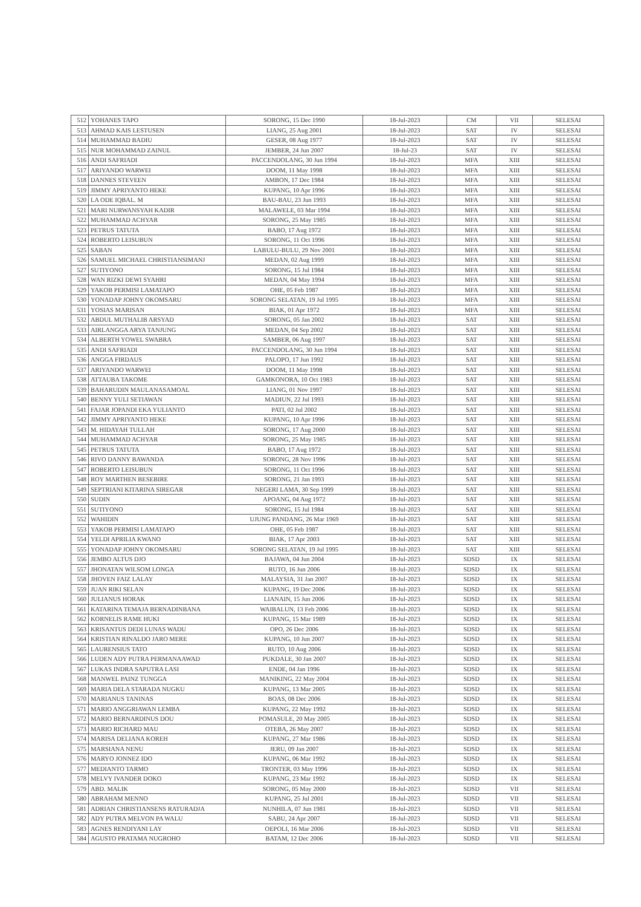| 512 | YOHANES TAPO | SORONG, 15 Dec 1990 | 18-Jul-2023 | CM | VII | SELESAI |
| 513 | AHMAD KAIS LESTUSEN | LIANG, 25 Aug 2001 | 18-Jul-2023 | SAT | IV | SELESAI |
| 514 | MUHAMMAD BADIU | GESER, 08 Aug 1977 | 18-Jul-2023 | SAT | IV | SELESAI |
| 515 | NUR MOHAMMAD ZAINUL | JEMBER, 24 Jun 2007 | 18-Jul-23 | SAT | IV | SELESAI |
| 516 | ANDI SAFRIADI | PACCENDOLANG, 30 Jun 1994 | 18-Jul-2023 | MFA | XIII | SELESAI |
| 517 | ARIYANDO WARWEI | DOOM, 11 May 1998 | 18-Jul-2023 | MFA | XIII | SELESAI |
| 518 | DANNES STEVEEN | AMBON, 17 Dec 1984 | 18-Jul-2023 | MFA | XIII | SELESAI |
| 519 | JIMMY APRIYANTO HEKE | KUPANG, 10 Apr 1996 | 18-Jul-2023 | MFA | XIII | SELESAI |
| 520 | LA ODE IQBAL. M | BAU-BAU, 23 Jun 1993 | 18-Jul-2023 | MFA | XIII | SELESAI |
| 521 | MARI NURWANSYAH KADIR | MALAWELE, 03 Mar 1994 | 18-Jul-2023 | MFA | XIII | SELESAI |
| 522 | MUHAMMAD ACHYAR | SORONG, 25 May 1985 | 18-Jul-2023 | MFA | XIII | SELESAI |
| 523 | PETRUS TATUTA | BABO, 17 Aug 1972 | 18-Jul-2023 | MFA | XIII | SELESAI |
| 524 | ROBERTO LEISUBUN | SORONG, 11 Oct 1996 | 18-Jul-2023 | MFA | XIII | SELESAI |
| 525 | SABAN | LABULU-BULU, 29 Nov 2001 | 18-Jul-2023 | MFA | XIII | SELESAI |
| 526 | SAMUEL MICHAEL CHRISTIANSIMANJ | MEDAN, 02 Aug 1999 | 18-Jul-2023 | MFA | XIII | SELESAI |
| 527 | SUTIYONO | SORONG, 15 Jul 1984 | 18-Jul-2023 | MFA | XIII | SELESAI |
| 528 | WAN RIZKI DEWI SYAHRI | MEDAN, 04 May 1994 | 18-Jul-2023 | MFA | XIII | SELESAI |
| 529 | YAKOB PERMISI LAMATAPO | OHE, 05 Feb 1987 | 18-Jul-2023 | MFA | XIII | SELESAI |
| 530 | YONADAP JOHNY OKOMSARU | SORONG SELATAN, 19 Jul 1995 | 18-Jul-2023 | MFA | XIII | SELESAI |
| 531 | YOSIAS MARISAN | BIAK, 01 Apr 1972 | 18-Jul-2023 | MFA | XIII | SELESAI |
| 532 | ABDUL MUTHALIB ARSYAD | SORONG, 05 Jan 2002 | 18-Jul-2023 | SAT | XIII | SELESAI |
| 533 | AIRLANGGA ARYA TANJUNG | MEDAN, 04 Sep 2002 | 18-Jul-2023 | SAT | XIII | SELESAI |
| 534 | ALBERTH YOWEL SWABRA | SAMBER, 06 Aug 1997 | 18-Jul-2023 | SAT | XIII | SELESAI |
| 535 | ANDI SAFRIADI | PACCENDOLANG, 30 Jun 1994 | 18-Jul-2023 | SAT | XIII | SELESAI |
| 536 | ANGGA FIRDAUS | PALOPO, 17 Jun 1992 | 18-Jul-2023 | SAT | XIII | SELESAI |
| 537 | ARIYANDO WARWEI | DOOM, 11 May 1998 | 18-Jul-2023 | SAT | XIII | SELESAI |
| 538 | ATTAUBA TAKOME | GAMKONORA, 10 Oct 1983 | 18-Jul-2023 | SAT | XIII | SELESAI |
| 539 | BAHARUDIN MAULANASAMOAL | LIANG, 01 Nov 1997 | 18-Jul-2023 | SAT | XIII | SELESAI |
| 540 | BENNY YULI SETIAWAN | MADIUN, 22 Jul 1993 | 18-Jul-2023 | SAT | XIII | SELESAI |
| 541 | FAJAR JOPANDI EKA YULIANTO | PATI, 02 Jul 2002 | 18-Jul-2023 | SAT | XIII | SELESAI |
| 542 | JIMMY APRIYANTO HEKE | KUPANG, 10 Apr 1996 | 18-Jul-2023 | SAT | XIII | SELESAI |
| 543 | M. HIDAYAH TULLAH | SORONG, 17 Aug 2000 | 18-Jul-2023 | SAT | XIII | SELESAI |
| 544 | MUHAMMAD ACHYAR | SORONG, 25 May 1985 | 18-Jul-2023 | SAT | XIII | SELESAI |
| 545 | PETRUS TATUTA | BABO, 17 Aug 1972 | 18-Jul-2023 | SAT | XIII | SELESAI |
| 546 | RIVO DANNY BAWANDA | SORONG, 28 Nov 1996 | 18-Jul-2023 | SAT | XIII | SELESAI |
| 547 | ROBERTO LEISUBUN | SORONG, 11 Oct 1996 | 18-Jul-2023 | SAT | XIII | SELESAI |
| 548 | ROY MARTHEN BESEBIRE | SORONG, 21 Jan 1993 | 18-Jul-2023 | SAT | XIII | SELESAI |
| 549 | SEPTRIANI KITARINA SIREGAR | NEGERI LAMA, 30 Sep 1999 | 18-Jul-2023 | SAT | XIII | SELESAI |
| 550 | SUDIN | APOANG, 04 Aug 1972 | 18-Jul-2023 | SAT | XIII | SELESAI |
| 551 | SUTIYONO | SORONG, 15 Jul 1984 | 18-Jul-2023 | SAT | XIII | SELESAI |
| 552 | WAHIDIN | UJUNG PANDANG, 26 Mar 1969 | 18-Jul-2023 | SAT | XIII | SELESAI |
| 553 | YAKOB PERMISI LAMATAPO | OHE, 05 Feb 1987 | 18-Jul-2023 | SAT | XIII | SELESAI |
| 554 | YELDI APRILIA KWANO | BIAK, 17 Apr 2003 | 18-Jul-2023 | SAT | XIII | SELESAI |
| 555 | YONADAP JOHNY OKOMSARU | SORONG SELATAN, 19 Jul 1995 | 18-Jul-2023 | SAT | XIII | SELESAI |
| 556 | JEMBO ALTUS DJO | BAJAWA, 04 Jun 2004 | 18-Jul-2023 | SDSD | IX | SELESAI |
| 557 | JHONATAN WILSOM LONGA | RUTO, 16 Jun 2006 | 18-Jul-2023 | SDSD | IX | SELESAI |
| 558 | JHOVEN FAIZ LALAY | MALAYSIA, 31 Jan 2007 | 18-Jul-2023 | SDSD | IX | SELESAI |
| 559 | JUAN RIKI SELAN | KUPANG, 19 Dec 2006 | 18-Jul-2023 | SDSD | IX | SELESAI |
| 560 | JULIANUS HORAK | LIANAIN, 15 Jun 2006 | 18-Jul-2023 | SDSD | IX | SELESAI |
| 561 | KATARINA TEMAJA BERNADINBANA | WAIBALUN, 13 Feb 2006 | 18-Jul-2023 | SDSD | IX | SELESAI |
| 562 | KORNELIS RAME HUKI | KUPANG, 15 Mar 1989 | 18-Jul-2023 | SDSD | IX | SELESAI |
| 563 | KRISANTUS DEDI LUNAS WADU | OPO, 26 Dec 2006 | 18-Jul-2023 | SDSD | IX | SELESAI |
| 564 | KRISTIAN RINALDO JARO MERE | KUPANG, 10 Jun 2007 | 18-Jul-2023 | SDSD | IX | SELESAI |
| 565 | LAURENSIUS TATO | RUTO, 10 Aug 2006 | 18-Jul-2023 | SDSD | IX | SELESAI |
| 566 | LUDEN ADY PUTRA PERMANAAWAD | PUKDALE, 30 Jan 2007 | 18-Jul-2023 | SDSD | IX | SELESAI |
| 567 | LUKAS INDRA SAPUTRA LASI | ENDE, 04 Jan 1996 | 18-Jul-2023 | SDSD | IX | SELESAI |
| 568 | MANWEL PAINZ TUNGGA | MANIKING, 22 May 2004 | 18-Jul-2023 | SDSD | IX | SELESAI |
| 569 | MARIA DELA STARADA NUGKU | KUPANG, 13 Mar 2005 | 18-Jul-2023 | SDSD | IX | SELESAI |
| 570 | MARIANUS TANINAS | BOAS, 08 Dec 2006 | 18-Jul-2023 | SDSD | IX | SELESAI |
| 571 | MARIO ANGGRIAWAN LEMBA | KUPANG, 22 May 1992 | 18-Jul-2023 | SDSD | IX | SELESAI |
| 572 | MARIO BERNARDINUS DOU | POMASULE, 20 May 2005 | 18-Jul-2023 | SDSD | IX | SELESAI |
| 573 | MARIO RICHARD MAU | OTEBA, 26 May 2007 | 18-Jul-2023 | SDSD | IX | SELESAI |
| 574 | MARISA DELIANA KOREH | KUPANG, 27 Mar 1986 | 18-Jul-2023 | SDSD | IX | SELESAI |
| 575 | MARSIANA NENU | JERU, 09 Jan 2007 | 18-Jul-2023 | SDSD | IX | SELESAI |
| 576 | MARYO JONNEZ IDO | KUPANG, 06 Mar 1992 | 18-Jul-2023 | SDSD | IX | SELESAI |
| 577 | MEDIANTO TARMO | TRONTER, 03 May 1996 | 18-Jul-2023 | SDSD | IX | SELESAI |
| 578 | MELVY IVANDER DOKO | KUPANG, 23 Mar 1992 | 18-Jul-2023 | SDSD | IX | SELESAI |
| 579 | ABD. MALIK | SORONG, 05 May 2000 | 18-Jul-2023 | SDSD | VII | SELESAI |
| 580 | ABRAHAM MENNO | KUPANG, 25 Jul 2001 | 18-Jul-2023 | SDSD | VII | SELESAI |
| 581 | ADRIAN CHRISTIANSENS RATURADJA | NUNHILA, 07 Jun 1981 | 18-Jul-2023 | SDSD | VII | SELESAI |
| 582 | ADY PUTRA MELVON PA WALU | SABU, 24 Apr 2007 | 18-Jul-2023 | SDSD | VII | SELESAI |
| 583 | AGNES RENDIYANI LAY | OEPOLI, 16 Mar 2006 | 18-Jul-2023 | SDSD | VII | SELESAI |
| 584 | AGUSTO PRATAMA NUGROHO | BATAM, 12 Dec 2006 | 18-Jul-2023 | SDSD | VII | SELESAI |